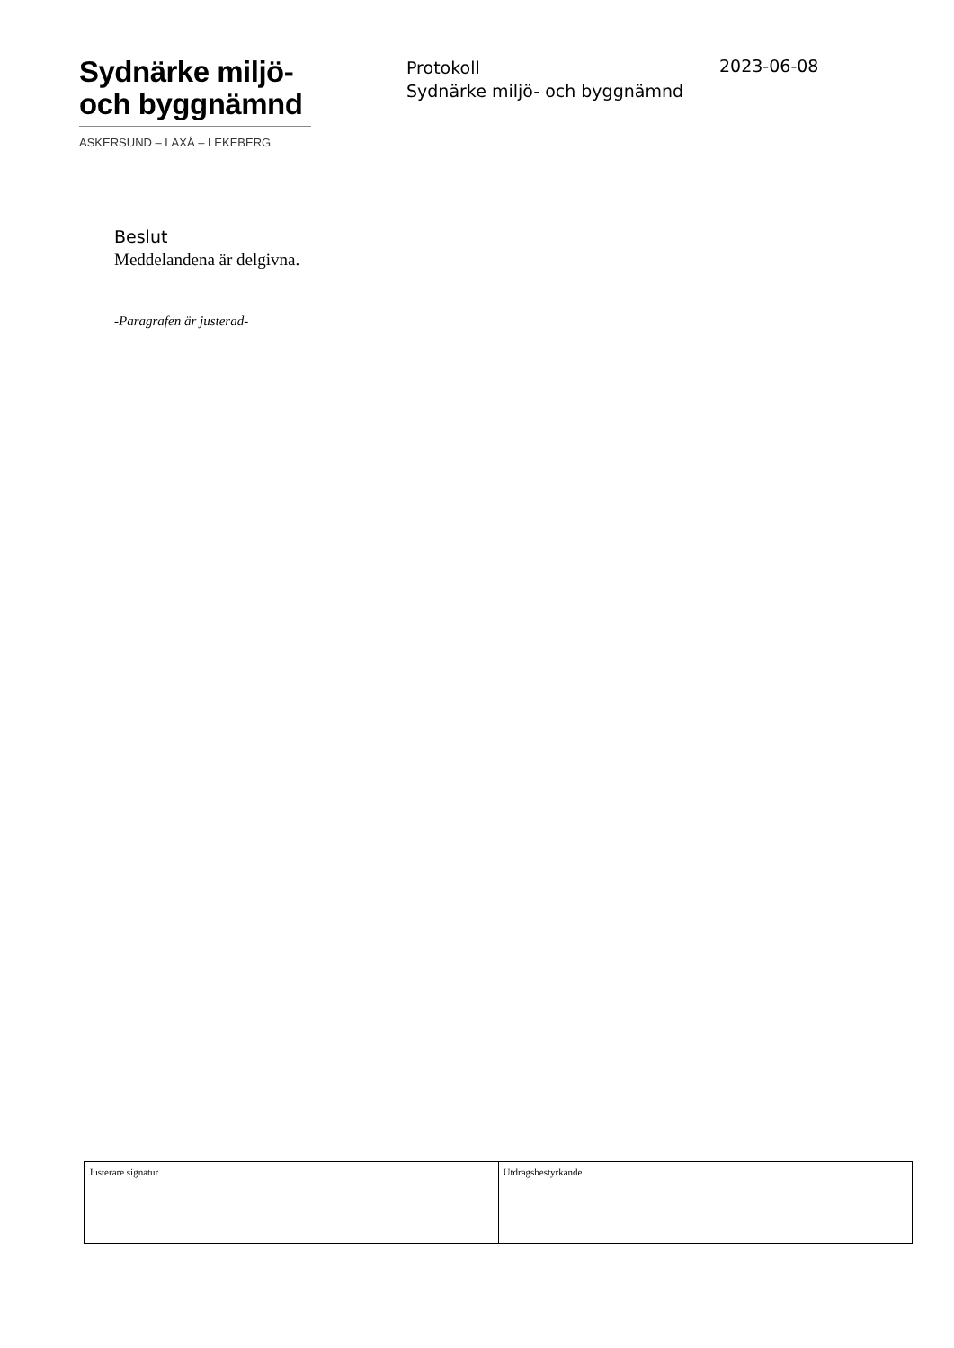Sydnärke miljö-
och byggnämnd
ASKERSUND – LAXÅ – LEKEBERG
Protokoll
Sydnärke miljö- och byggnämnd
2023-06-08
Beslut
Meddelandena är delgivna.
-Paragrafen är justerad-
| Justerare signatur | Utdragsbestyrkande |